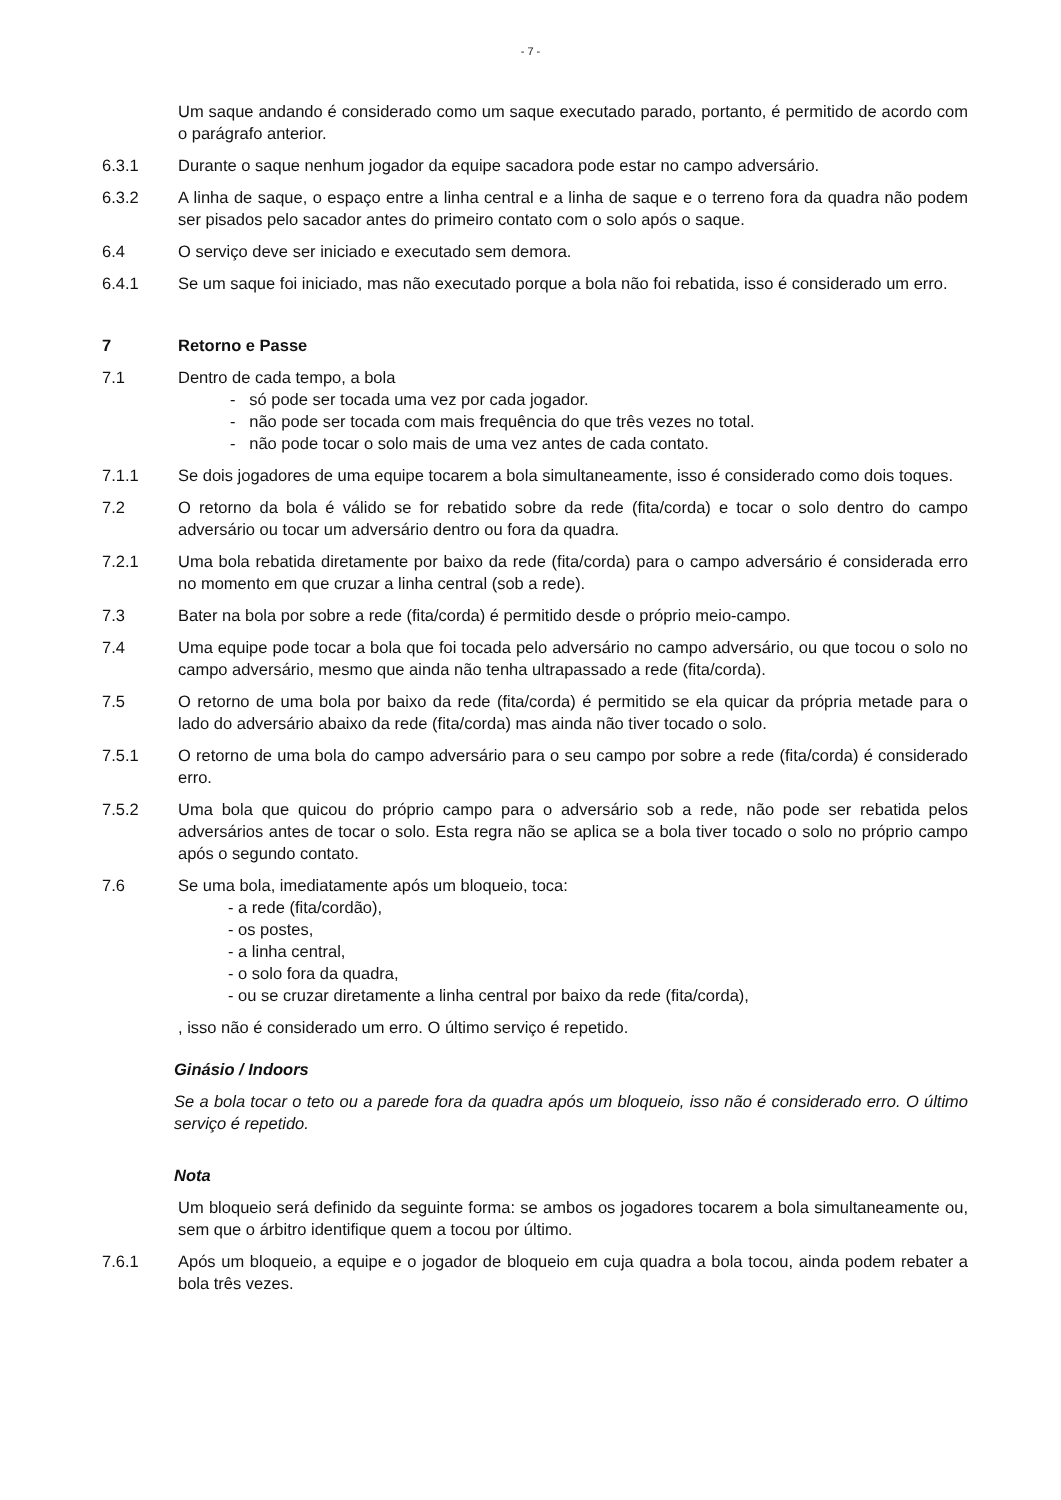- 7 -
Um saque andando é considerado como um saque executado parado, portanto, é permitido de acordo com o parágrafo anterior.
6.3.1 Durante o saque nenhum jogador da equipe sacadora pode estar no campo adversário.
6.3.2 A linha de saque, o espaço entre a linha central e a linha de saque e o terreno fora da quadra não podem ser pisados pelo sacador antes do primeiro contato com o solo após o saque.
6.4 O serviço deve ser iniciado e executado sem demora.
6.4.1 Se um saque foi iniciado, mas não executado porque a bola não foi rebatida, isso é considerado um erro.
7 Retorno e Passe
7.1 Dentro de cada tempo, a bola
- só pode ser tocada uma vez por cada jogador.
- não pode ser tocada com mais frequência do que três vezes no total.
- não pode tocar o solo mais de uma vez antes de cada contato.
7.1.1 Se dois jogadores de uma equipe tocarem a bola simultaneamente, isso é considerado como dois toques.
7.2 O retorno da bola é válido se for rebatido sobre da rede (fita/corda) e tocar o solo dentro do campo adversário ou tocar um adversário dentro ou fora da quadra.
7.2.1 Uma bola rebatida diretamente por baixo da rede (fita/corda) para o campo adversário é considerada erro no momento em que cruzar a linha central (sob a rede).
7.3 Bater na bola por sobre a rede (fita/corda) é permitido desde o próprio meio-campo.
7.4 Uma equipe pode tocar a bola que foi tocada pelo adversário no campo adversário, ou que tocou o solo no campo adversário, mesmo que ainda não tenha ultrapassado a rede (fita/corda).
7.5 O retorno de uma bola por baixo da rede (fita/corda) é permitido se ela quicar da própria metade para o lado do adversário abaixo da rede (fita/corda) mas ainda não tiver tocado o solo.
7.5.1 O retorno de uma bola do campo adversário para o seu campo por sobre a rede (fita/corda) é considerado erro.
7.5.2 Uma bola que quicou do próprio campo para o adversário sob a rede, não pode ser rebatida pelos adversários antes de tocar o solo. Esta regra não se aplica se a bola tiver tocado o solo no próprio campo após o segundo contato.
7.6 Se uma bola, imediatamente após um bloqueio, toca:
- a rede (fita/cordão),
- os postes,
- a linha central,
- o solo fora da quadra,
- ou se cruzar diretamente a linha central por baixo da rede (fita/corda),
, isso não é considerado um erro. O último serviço é repetido.
Ginásio / Indoors
Se a bola tocar o teto ou a parede fora da quadra após um bloqueio, isso não é considerado erro. O último serviço é repetido.
Nota
Um bloqueio será definido da seguinte forma: se ambos os jogadores tocarem a bola simultaneamente ou, sem que o árbitro identifique quem a tocou por último.
7.6.1 Após um bloqueio, a equipe e o jogador de bloqueio em cuja quadra a bola tocou, ainda podem rebater a bola três vezes.